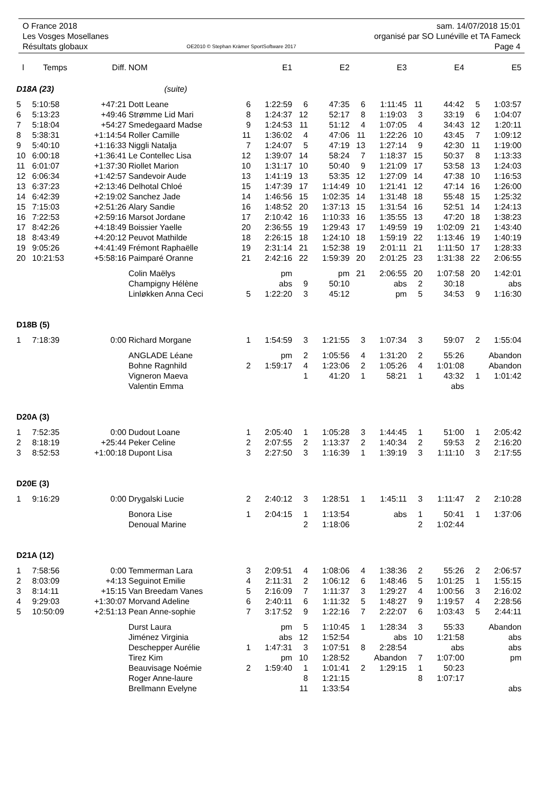O France 2018
Les Vosges Mosellanes
Résultats globaux
OE2010 © Stephan Krämer SportSoftware 2017
sam. 14/07/2018 15:01
organisé par SO Lunéville et TA Fameck
Page 4
| l | Temps | Diff. | NOM | | E1 | | E2 | | E3 | | E4 | | E5 |
| --- | --- | --- | --- | --- | --- | --- | --- | --- | --- | --- | --- | --- | --- |
| D18A (23) | | | (suite) | | | | | | | | | | |
| 5 | 5:10:58 | +47:21 | Dott Leane | 6 | 1:22:59 | 6 | 47:35 | 6 | 1:11:45 | 11 | 44:42 | 5 | 1:03:57 |
| 6 | 5:13:23 | +49:46 | Strømme Lid Mari | 8 | 1:24:37 | 12 | 52:17 | 8 | 1:19:03 | 3 | 33:19 | 6 | 1:04:07 |
| 7 | 5:18:04 | +54:27 | Smedegaard Madse | 9 | 1:24:53 | 11 | 51:12 | 4 | 1:07:05 | 4 | 34:43 | 12 | 1:20:11 |
| 8 | 5:38:31 | +1:14:54 | Roller Camille | 11 | 1:36:02 | 4 | 47:06 | 11 | 1:22:26 | 10 | 43:45 | 7 | 1:09:12 |
| 9 | 5:40:10 | +1:16:33 | Niggli Natalja | 7 | 1:24:07 | 5 | 47:19 | 13 | 1:27:14 | 9 | 42:30 | 11 | 1:19:00 |
| 10 | 6:00:18 | +1:36:41 | Le Contellec Lisa | 12 | 1:39:07 | 14 | 58:24 | 7 | 1:18:37 | 15 | 50:37 | 8 | 1:13:33 |
| 11 | 6:01:07 | +1:37:30 | Riollet Marion | 10 | 1:31:17 | 10 | 50:40 | 9 | 1:21:09 | 17 | 53:58 | 13 | 1:24:03 |
| 12 | 6:06:34 | +1:42:57 | Sandevoir Aude | 13 | 1:41:19 | 13 | 53:35 | 12 | 1:27:09 | 14 | 47:38 | 10 | 1:16:53 |
| 13 | 6:37:23 | +2:13:46 | Delhotal Chloé | 15 | 1:47:39 | 17 | 1:14:49 | 10 | 1:21:41 | 12 | 47:14 | 16 | 1:26:00 |
| 14 | 6:42:39 | +2:19:02 | Sanchez Jade | 14 | 1:46:56 | 15 | 1:02:35 | 14 | 1:31:48 | 18 | 55:48 | 15 | 1:25:32 |
| 15 | 7:15:03 | +2:51:26 | Alary Sandie | 16 | 1:48:52 | 20 | 1:37:13 | 15 | 1:31:54 | 16 | 52:51 | 14 | 1:24:13 |
| 16 | 7:22:53 | +2:59:16 | Marsot Jordane | 17 | 2:10:42 | 16 | 1:10:33 | 16 | 1:35:55 | 13 | 47:20 | 18 | 1:38:23 |
| 17 | 8:42:26 | +4:18:49 | Boissier Yaelle | 20 | 2:36:55 | 19 | 1:29:43 | 17 | 1:49:59 | 19 | 1:02:09 | 21 | 1:43:40 |
| 18 | 8:43:49 | +4:20:12 | Peuvot Mathilde | 18 | 2:26:15 | 18 | 1:24:10 | 18 | 1:59:19 | 22 | 1:13:46 | 19 | 1:40:19 |
| 19 | 9:05:26 | +4:41:49 | Frémont Raphaëlle | 19 | 2:31:14 | 21 | 1:52:38 | 19 | 2:01:11 | 21 | 1:11:50 | 17 | 1:28:33 |
| 20 | 10:21:53 | +5:58:16 | Paimparé Oranne | 21 | 2:42:16 | 22 | 1:59:39 | 20 | 2:01:25 | 23 | 1:31:38 | 22 | 2:06:55 |
| | | | Colin Maëlys | | pm | | pm | 21 | 2:06:55 | 20 | 1:07:58 | 20 | 1:42:01 |
| | | | Champigny Hélène | | abs | 9 | 50:10 | | abs | 2 | 30:18 | | abs |
| | | | Linløkken Anna Ceci | 5 | 1:22:20 | 3 | 45:12 | | pm | 5 | 34:53 | 9 | 1:16:30 |
| D18B (5) | | | | | | | | | | | | | |
| 1 | 7:18:39 | 0:00 | Richard Morgane | 1 | 1:54:59 | 3 | 1:21:55 | 3 | 1:07:34 | 3 | 59:07 | 2 | 1:55:04 |
| | | | ANGLADE Léane | | pm | 2 | 1:05:56 | 4 | 1:31:20 | 2 | 55:26 | Abandon | |
| | | | Bohne Ragnhild | 2 | 1:59:17 | 4 | 1:23:06 | 2 | 1:05:26 | 4 | 1:01:08 | Abandon | |
| | | | Vigneron Maeva | | | 1 | 41:20 | 1 | 58:21 | 1 | 43:32 | 1 | 1:01:42 |
| | | | Valentin Emma | | | | | | | | abs | | |
| D20A (3) | | | | | | | | | | | | | |
| 1 | 7:52:35 | 0:00 | Dudout Loane | 1 | 2:05:40 | 1 | 1:05:28 | 3 | 1:44:45 | 1 | 51:00 | 1 | 2:05:42 |
| 2 | 8:18:19 | +25:44 | Peker Celine | 2 | 2:07:55 | 2 | 1:13:37 | 2 | 1:40:34 | 2 | 59:53 | 2 | 2:16:20 |
| 3 | 8:52:53 | +1:00:18 | Dupont Lisa | 3 | 2:27:50 | 3 | 1:16:39 | 1 | 1:39:19 | 3 | 1:11:10 | 3 | 2:17:55 |
| D20E (3) | | | | | | | | | | | | | |
| 1 | 9:16:29 | 0:00 | Drygalski Lucie | 2 | 2:40:12 | 3 | 1:28:51 | 1 | 1:45:11 | 3 | 1:11:47 | 2 | 2:10:28 |
| | | | Bonora Lise | 1 | 2:04:15 | 1 | 1:13:54 | | abs | 1 | 50:41 | 1 | 1:37:06 |
| | | | Denoual Marine | | | 2 | 1:18:06 | | | 2 | 1:02:44 | | |
| D21A (12) | | | | | | | | | | | | | |
| 1 | 7:58:56 | 0:00 | Temmerman Lara | 3 | 2:09:51 | 4 | 1:08:06 | 4 | 1:38:36 | 2 | 55:26 | 2 | 2:06:57 |
| 2 | 8:03:09 | +4:13 | Seguinot Emilie | 4 | 2:11:31 | 2 | 1:06:12 | 6 | 1:48:46 | 5 | 1:01:25 | 1 | 1:55:15 |
| 3 | 8:14:11 | +15:15 | Van Breedam Vanes | 5 | 2:16:09 | 7 | 1:11:37 | 3 | 1:29:27 | 4 | 1:00:56 | 3 | 2:16:02 |
| 4 | 9:29:03 | +1:30:07 | Morvand Adeline | 6 | 2:40:11 | 6 | 1:11:32 | 5 | 1:48:27 | 9 | 1:19:57 | 4 | 2:28:56 |
| 5 | 10:50:09 | +2:51:13 | Pean Anne-sophie | 7 | 3:17:52 | 9 | 1:22:16 | 7 | 2:22:07 | 6 | 1:03:43 | 5 | 2:44:11 |
| | | | Durst Laura | | pm | 5 | 1:10:45 | 1 | 1:28:34 | 3 | 55:33 | Abandon | |
| | | | Jiménez Virginia | | abs | 12 | 1:52:54 | | abs | 10 | 1:21:58 | | abs |
| | | | Deschepper Aurélie | 1 | 1:47:31 | 3 | 1:07:51 | 8 | 2:28:54 | | abs | | abs |
| | | | Tirez Kim | | pm | 10 | 1:28:52 | Abandon | | 7 | 1:07:00 | | pm |
| | | | Beauvisage Noémie | 2 | 1:59:40 | 1 | 1:01:41 | 2 | 1:29:15 | 1 | 50:23 | | |
| | | | Roger Anne-laure | | | 8 | 1:21:15 | | | 8 | 1:07:17 | | |
| | | | Brellmann Evelyne | | | 11 | 1:33:54 | | | | | | abs |